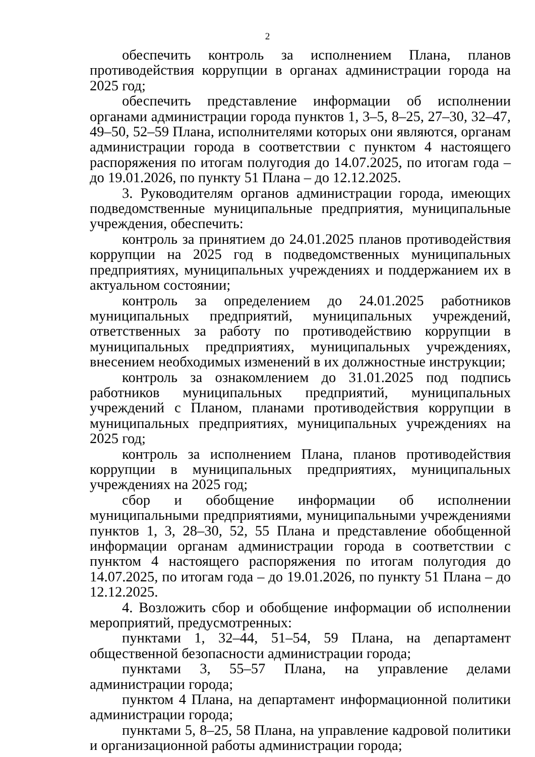2
обеспечить контроль за исполнением Плана, планов противодей­ствия коррупции в органах администрации города на 2025 год;
обеспечить представление информации об исполнении органами администрации города пунктов 1, 3–5, 8–25, 27–30, 32–47, 49–50, 52–59 Плана, исполнителями которых они являются, органам администрации города в соответствии с пунктом 4 настоящего распоряжения по итогам полугодия до 14.07.2025, по итогам года – до 19.01.2026, по пункту 51 Плана – до 12.12.2025.
3. Руководителям органов администрации города, имеющих под­ведомственные муниципальные предприятия, муниципальные учрежде­ния, обеспечить:
контроль за принятием до 24.01.2025 планов противодействия коррупции на 2025 год в подведомственных муниципальных предпри­ятиях, муниципальных учреждениях и поддержанием их в актуальном состоянии;
контроль за определением до 24.01.2025 работников муниципаль­ных предприятий, муниципальных учреждений, ответственных за рабо­ту по противодействию коррупции в муниципальных предприятиях, муниципальных учреждениях, внесением необходимых изменений в их должностные инструкции;
контроль за ознакомлением до 31.01.2025 под подпись работников муниципальных предприятий, муниципальных учреждений с Планом, планами противодействия коррупции в муниципальных предприятиях, муниципальных учреждениях на 2025 год;
контроль за исполнением Плана, планов противодействия корруп­ции в муниципальных предприятиях, муниципальных учреждениях на 2025 год;
сбор и обобщение информации об исполнении муниципальными предприятиями, муниципальными учреждениями пунктов 1, 3, 28–30, 52, 55 Плана и представление обобщенной информации органам адми­нистрации города в соответствии с пунктом 4 настоящего распоряжения по итогам полугодия до 14.07.2025, по итогам года – до 19.01.2026, по пункту 51 Плана – до 12.12.2025.
4. Возложить сбор и обобщение информации об исполнении меро­приятий, предусмотренных:
пунктами 1, 32–44, 51–54, 59 Плана, на департамент общественной безопасности администрации города;
пунктами 3, 55–57 Плана, на управление делами администрации города;
пунктом 4 Плана, на департамент информационной политики ад­министрации города;
пунктами 5, 8–25, 58 Плана, на управление кадровой политики и организационной работы администрации города;